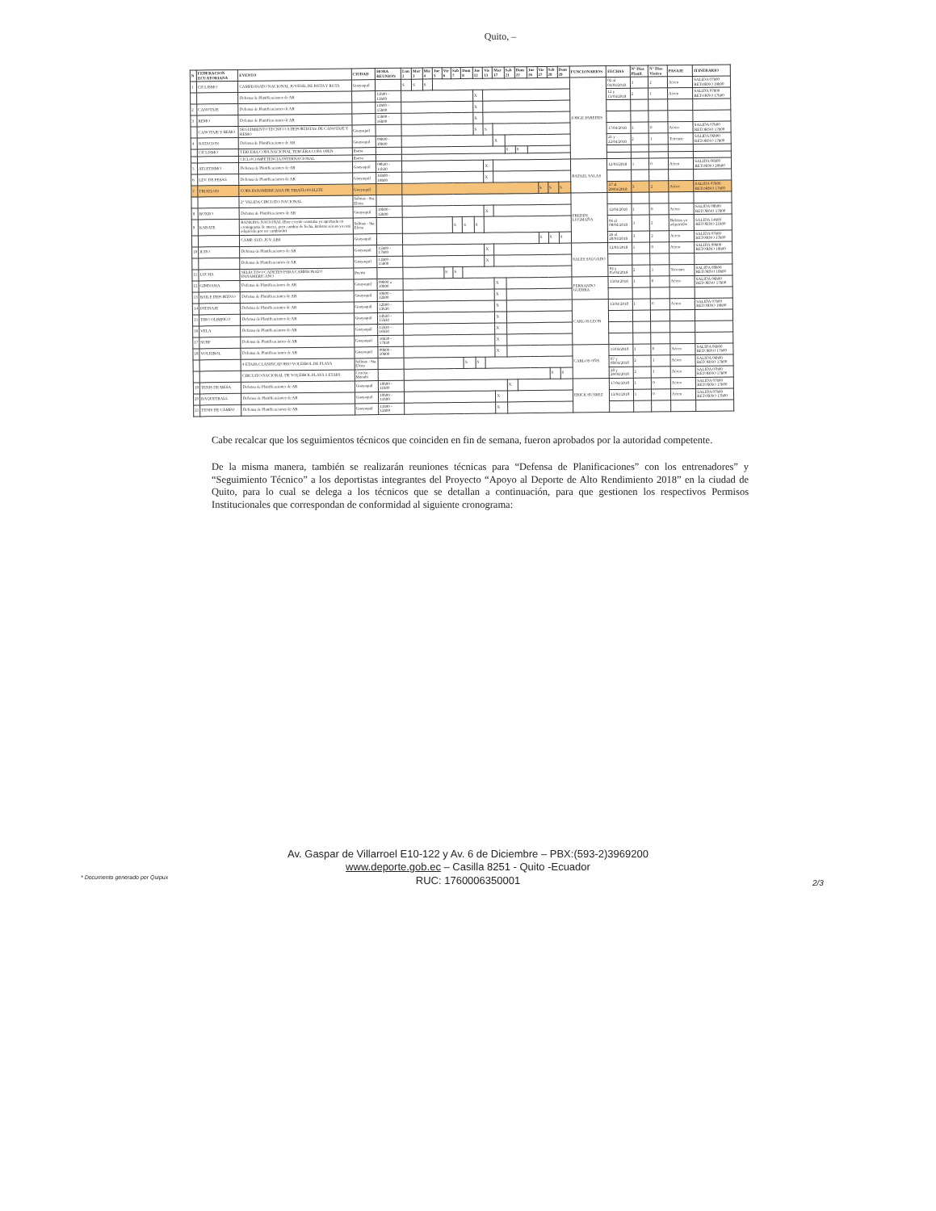Quito, –
| N | FEDERACION ECUATORIANA | EVENTO | CIUDAD | HORA REUNION | Lun 2 | Mar 3 | Mie 4 | Jue 5 | Vie 6 | Sab 7 | Dom 8 | Jue 12 | Vie 13 | Mar 17 | Sab 21 | Dom 22 | Jue 26 | Vie 27 | Sab 28 | Dom 29 | FUNCIONARIOS | FECHAS | N° Dias Planif. | N° Dias Viatico | PASAJE | ITINERARIO |
| --- | --- | --- | --- | --- | --- | --- | --- | --- | --- | --- | --- | --- | --- | --- | --- | --- | --- | --- | --- | --- | --- | --- | --- | --- | --- | --- |
| 1 | CICLISMO | CAMPEONATO NACIONAL JUVENIL DE PISTA Y RUTA | Guayaquil | | S | S | S | | | | | | | | | | | | | | JORGE PAREDES | 02 al 04/04/2018 | 3 | 2 | Aéreo | SALIDA 07h00 RETORNO 19h00 |
| | | Defensa de Planificaciones de AR | | 11h00 - 13h00 | | | | | | | | X | | | | | | | | | | 12 y 13/04/2018 | 2 | 1 | Aéreo | SALIDA 07h00 RETORNO 17h00 |
| 2 | CANOTAJE | Defensa de Planificaciones de AR | | 14h00 - 15h00 | | | | | | | | X | | | | | | | | | | | | | | |
| 3 | REMO | Defensa de Planificaciones de AR | | 15h00 - 16h00 | | | | | | | | X | | | | | | | | | | | | | | |
| | CANOTAJE Y REMO | SEGUIMIENTO TECNICO A DEPORTISTAS DE CANOTAJE Y REMO | Guayaquil | | | | | | | | | S | S | | | | | | | | | 17/04/2018 | 1 | 0 | Aéreo | SALIDA 07h00 RETORNO 17h00 |
| 4 | NATACION | Defensa de Planificaciones de AR | Guayaquil | 09h00 - 10h00 | | | | | | | | | | X | | | | | | | | 21 y 22/04/2018 | 2 | 1 | Terrestre | SALIDA 06h00 RETORNO 17h00 |
| | CICLISMO | TERCERA COPA NACIONAL TERCERA COPA OPEN | Ibarra | | | | | | | | | | | | S | S | | | | | | | | | | |
| | | CICLOCOMPETENCIA INTERNACIONAL | Ibarra | | | | | | | | | | | | | | | | | | | | | | | |
| 5 | ATLETISMO | Defensa de Planificaciones de AR | Guayaquil | 09h30 - 11h30 | | | | | | | | | X | | | | | | | | RAFAEL SALAS | 12/04/2018 | 1 | 0 | Aéreo | SALIDA 06h00 RETORNO 20h00 |
| 6 | LEV. DE PESAS | Defensa de Planificaciones de AR | Guayaquil | 16h00 - 19h00 | | | | | | | | | X | | | | | | | | | | | | | |
| 7 | TRIATLON | COPA PANAMERICANA DE TRIATLON ELITE | Guayaquil | | | | | | | | | | | | | | | S | S | S | | 27 al 29/04/2018 | 3 | 2 | Aéreo | SALIDA 07h00 RETORNO 17h00 |
| | | 2° VALIDA CIRCUITO NACIONAL | Salinas - Sta. Elena | | | | | | | | | | | | | | | | | | FREDDY LUGMAÑA | | | | | |
| 8 | BOXEO | Defensa de Planificaciones de AR | Guayaquil | 10h00 - 12h00 | | | | | | | | | X | | | | | | | | | 12/04/2018 | 1 | 0 | Aéreo | SALIDA 08h00 RETORNO 17h00 |
| 9 | KARATE | RANKING NACIONAL (Este evento constaba ya aprobado en cronograma de marzo, pero cambió de fecha. Boletos aéreos ya está adquirido por ser cambiado) | Salinas - Sta. Elena | | | | | | | S | S | S | | | | | | | | | | 06 al 08/04/2018 | 3 | 2 | Boletos ya adquiridos | SALIDA 14h00 RETORNO 21h00 |
| | | CAMP. SUD. JUV. ABS | Guayaquil | | | | | | | | | | | | | | | S | S | S | | 26 al 28/04/2018 | 3 | 2 | Aéreo | SALIDA 07h00 RETORNO 17h00 |
| 10 | JUDO | Defensa de Planificaciones de AR | Guayaquil | 15h00 - 17h00 | | | | | | | | | X | | | | | | | | SALES SALGADO | 12/04/2018 | 1 | 0 | Aéreo | SALIDA 09h00 RETORNO 19h00 |
| | | Defensa de Planificaciones de AR | Guayaquil | 13h00 - 15h00 | | | | | | | | | X | | | | | | | | | | | | | |
| 11 | LUCHA | SELECTIVO CADETES PARA CAMPEONATO PANAMERICANO | Puerto | | | | | | S | S | | | | | | | | | | | | 04 y 05/04/2018 | 2 | 1 | Terrestre | SALIDA 08h00 RETORNO 19h00 |
| 12 | GIMNASIA | Defensa de Planificaciones de AR | Guayaquil | 09h00 a 10h00 | | | | | | | | | | X | | | | | | | FERNANDO GUERRA | 13/04/2018 | 1 | 0 | Aéreo | SALIDA 06h00 RETORNO 17h00 |
| 13 | BAILE DEPORTIVO | Defensa de Planificaciones de AR | Guayaquil | 10h00 - 12h00 | | | | | | | | | | X | | | | | | | | | | | | |
| 14 | PATINAJE | Defensa de Planificaciones de AR | Guayaquil | 12h00 - 13h30 | | | | | | | | | | X | | | | | | | CARLOS LEON | 13/04/2018 | 1 | 0 | Aéreo | SALIDA 07h00 RETORNO 19h00 |
| 15 | TIRO OLIMPICO | Defensa de Planificaciones de AR | Guayaquil | 14h30 - 15h30 | | | | | | | | | | X | | | | | | | | | | | | |
| 16 | VELA | Defensa de Planificaciones de AR | Guayaquil | 15h30 - 16h30 | | | | | | | | | | X | | | | | | | | | | | | |
| 17 | SURF | Defensa de Planificaciones de AR | Guayaquil | 16h30 - 17h30 | | | | | | | | | | X | | | | | | | | | | | | |
| 18 | VOLEIBOL | Defensa de Planificaciones de AR | Guayaquil | 09h00 - 10h00 | | | | | | | | | | X | | | | | | | CARLOS OÑA | 13/04/2018 | 1 | 0 | Aéreo | SALIDA 06h00 RETORNO 17h00 |
| | | 4 ETAPA CLASIFICATORIO VOLEIBOL DE PLAYA | Salinas - Sta. Elena | | | | | | | | S | S | | | | | | | | | | 07 y 08/04/2018 | 2 | 1 | Aéreo | SALIDA 06h00 RETORNO 17h00 |
| | | CIRCUITO NACIONAL DE VOLEIBOL PLAYA 3 ETAPA | Crucita - Manabí | | | | | | | | | | | | | | | | S | S | | 28 y 29/04/2018 | 2 | 1 | Aéreo | SALIDA 07h00 RETORNO 17h00 |
| 19 | TENIS DE MESA | Defensa de Planificaciones de AR | Guayaquil | 10h00 - 11h00 | | | | | | | | | | | X | | | | | | ERICK SUAREZ | 17/04/2018 | 1 | 0 | Aéreo | SALIDA 07h00 RETORNO 17h00 |
| 20 | RAQUETBALL | Defensa de Planificaciones de AR | Guayaquil | 10h00 - 11h00 | | | | | | | | | | X | | | | | | | | 13/04/2018 | 1 | 0 | Aéreo | SALIDA 07h00 RETORNO 17h00 |
| 21 | TENIS DE CAMPO | Defensa de Planificaciones de AR | Guayaquil | 11h00 - 12h00 | | | | | | | | | | X | | | | | | | | | | | | |
Cabe recalcar que los seguimientos técnicos que coinciden en fin de semana, fueron aprobados por la autoridad competente.
De la misma manera, también se realizarán reuniones técnicas para “Defensa de Planificaciones” con los entrenadores” y “Seguimiento Técnico” a los deportistas integrantes del Proyecto “Apoyo al Deporte de Alto Rendimiento 2018” en la ciudad de Quito, para lo cual se delega a los técnicos que se detallan a continuación, para que gestionen los respectivos Permisos Institucionales que correspondan de conformidad al siguiente cronograma:
Av. Gaspar de Villarroel E10-122 y Av. 6 de Diciembre – PBX:(593-2)3969200
www.deporte.gob.ec – Casilla 8251 - Quito -Ecuador
RUC: 1760006350001
* Documento generado por Quipux
2/3